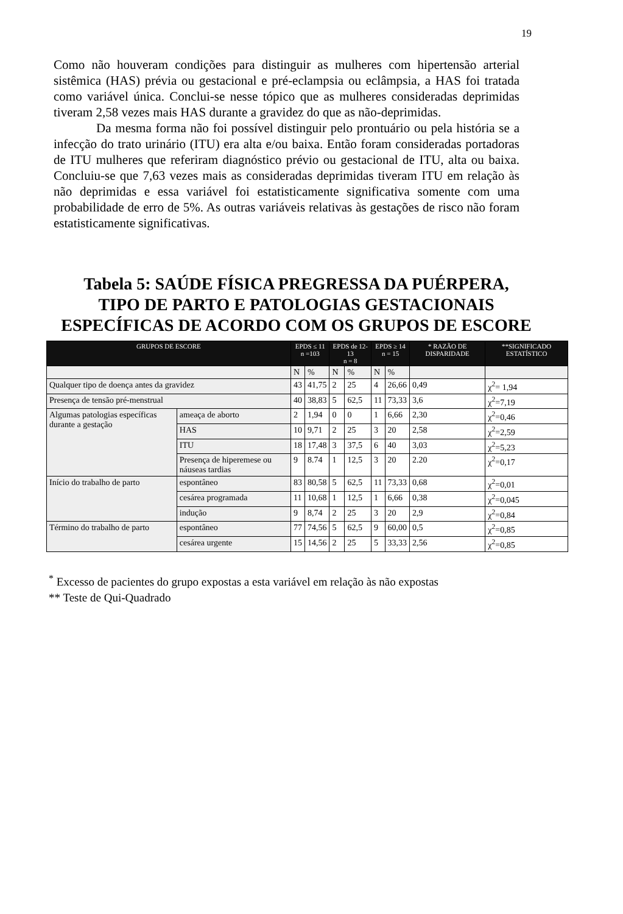19
Como não houveram condições para distinguir as mulheres com hipertensão arterial sistêmica (HAS) prévia ou gestacional e pré-eclampsia ou eclâmpsia, a HAS foi tratada como variável única. Conclui-se nesse tópico que as mulheres consideradas deprimidas tiveram 2,58 vezes mais HAS durante a gravidez do que as não-deprimidas.
Da mesma forma não foi possível distinguir pelo prontuário ou pela história se a infecção do trato urinário (ITU) era alta e/ou baixa. Então foram consideradas portadoras de ITU mulheres que referiram diagnóstico prévio ou gestacional de ITU, alta ou baixa. Concluiu-se que 7,63 vezes mais as consideradas deprimidas tiveram ITU em relação às não deprimidas e essa variável foi estatisticamente significativa somente com uma probabilidade de erro de 5%. As outras variáveis relativas às gestações de risco não foram estatisticamente significativas.
Tabela 5: SAÚDE FÍSICA PREGRESSA DA PUÉRPERA, TIPO DE PARTO E PATOLOGIAS GESTACIONAIS ESPECÍFICAS DE ACORDO COM OS GRUPOS DE ESCORE
| GRUPOS DE ESCORE | | EPDS ≤ 11 n =103 | | EPDS de 12-13 n = 8 | | EPDS ≥ 14 n = 15 | | * RAZÃO DE DISPARIDADE | **SIGNIFICADO ESTATÍSTICO |
| --- | --- | --- | --- | --- | --- | --- | --- | --- | --- |
| | | N | % | N | % | N | % | | |
| Qualquer tipo de doença antes da gravidez | | 43 | 41,75 | 2 | 25 | 4 | 26,66 | 0,49 | χ<sup>2</sup>= 1,94 |
| Presença de tensão pré-menstrual | | 40 | 38,83 | 5 | 62,5 | 11 | 73,33 | 3,6 | χ<sup>2</sup>=7,19 |
| Algumas patologias específicas durante a gestação | ameaça de aborto | 2 | 1,94 | 0 | 0 | 1 | 6,66 | 2,30 | χ<sup>2</sup>=0,46 |
| | HAS | 10 | 9,71 | 2 | 25 | 3 | 20 | 2,58 | χ<sup>2</sup>=2,59 |
| | ITU | 18 | 17,48 | 3 | 37,5 | 6 | 40 | 3,03 | χ<sup>2</sup>=5,23 |
| | Presença de hiperemese ou náuseas tardias | 9 | 8.74 | 1 | 12,5 | 3 | 20 | 2.20 | χ<sup>2</sup>=0,17 |
| Início do trabalho de parto | espontâneo | 83 | 80,58 | 5 | 62,5 | 11 | 73,33 | 0,68 | χ<sup>2</sup>=0,01 |
| | cesárea programada | 11 | 10,68 | 1 | 12,5 | 1 | 6,66 | 0,38 | χ<sup>2</sup>=0,045 |
| | indução | 9 | 8,74 | 2 | 25 | 3 | 20 | 2,9 | χ<sup>2</sup>=0,84 |
| Término do trabalho de parto | espontâneo | 77 | 74,56 | 5 | 62,5 | 9 | 60,00 | 0,5 | χ<sup>2</sup>=0,85 |
| | cesárea urgente | 15 | 14,56 | 2 | 25 | 5 | 33,33 | 2,56 | χ<sup>2</sup>=0,85 |
<sup>*</sup> Excesso de pacientes do grupo expostas a esta variável em relação às não expostas
** Teste de Qui-Quadrado